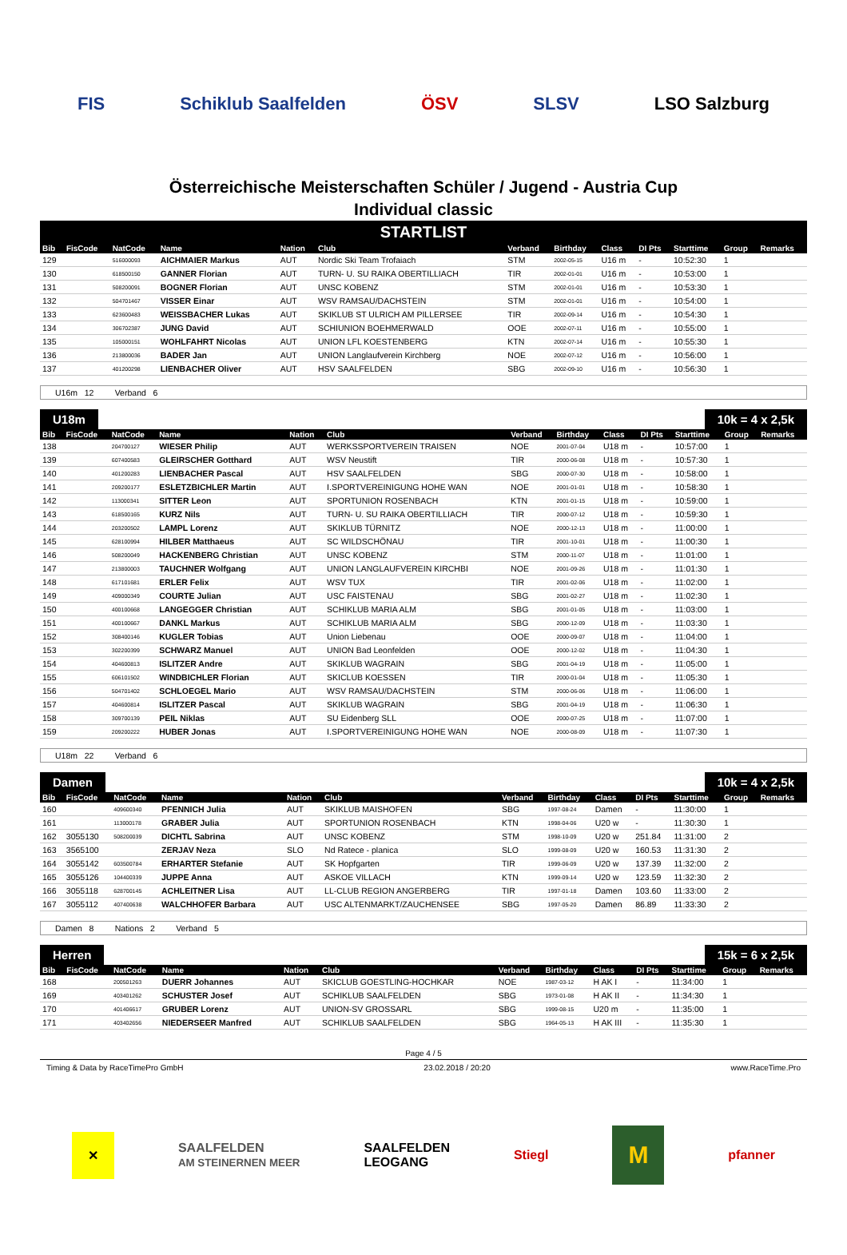FIS Schiklub Saalfelden ÖSV SLSV LSO Salzburg
Österreichische Meisterschaften Schüler / Jugend - Austria Cup
Individual classic
STARTLIST
| Bib | FisCode | NatCode | Name | Nation | Club | Verband | Birthday | Class | DI Pts | Starttime | Group | Remarks |
| --- | --- | --- | --- | --- | --- | --- | --- | --- | --- | --- | --- | --- |
| 129 | | 516000093 | AICHMAIER Markus | AUT | Nordic Ski Team Trofaiach | STM | 2002-05-15 | U16 m | - | 10:52:30 | 1 | |
| 130 | | 618500150 | GANNER Florian | AUT | TURN- U. SU RAIKA OBERTILLIACH | TIR | 2002-01-01 | U16 m | - | 10:53:00 | 1 | |
| 131 | | 508200091 | BOGNER Florian | AUT | UNSC KOBENZ | STM | 2002-01-01 | U16 m | - | 10:53:30 | 1 | |
| 132 | | 504701467 | VISSER Einar | AUT | WSV RAMSAU/DACHSTEIN | STM | 2002-01-01 | U16 m | - | 10:54:00 | 1 | |
| 133 | | 623600483 | WEISSBACHER Lukas | AUT | SKIKLUB ST ULRICH AM PILLERSEE | TIR | 2002-09-14 | U16 m | - | 10:54:30 | 1 | |
| 134 | | 306702387 | JUNG David | AUT | SCHIUNION BOEHMERWALD | OOE | 2002-07-11 | U16 m | - | 10:55:00 | 1 | |
| 135 | | 105000151 | WOHLFAHRT Nicolas | AUT | UNION LFL KOESTENBERG | KTN | 2002-07-14 | U16 m | - | 10:55:30 | 1 | |
| 136 | | 213800036 | BADER Jan | AUT | UNION Langlaufverein Kirchberg | NOE | 2002-07-12 | U16 m | - | 10:56:00 | 1 | |
| 137 | | 401200298 | LIENBACHER Oliver | AUT | HSV SAALFELDEN | SBG | 2002-09-10 | U16 m | - | 10:56:30 | 1 | |
U16m 12 Verband 6
U18m 10k = 4 x 2,5k
| Bib | FisCode | NatCode | Name | Nation | Club | Verband | Birthday | Class | DI Pts | Starttime | Group | Remarks |
| --- | --- | --- | --- | --- | --- | --- | --- | --- | --- | --- | --- | --- |
| 138 | | 204700127 | WIESER Philip | AUT | WERKSSPORTVEREIN TRAISEN | NOE | 2001-07-04 | U18 m | - | 10:57:00 | 1 | |
| 139 | | 607400583 | GLEIRSCHER Gotthard | AUT | WSV Neustift | TIR | 2000-06-08 | U18 m | - | 10:57:30 | 1 | |
| 140 | | 401200283 | LIENBACHER Pascal | AUT | HSV SAALFELDEN | SBG | 2000-07-30 | U18 m | - | 10:58:00 | 1 | |
| 141 | | 209200177 | ESLETZBICHLER Martin | AUT | I.SPORTVEREINIGUNG HOHE WAN | NOE | 2001-01-01 | U18 m | - | 10:58:30 | 1 | |
| 142 | | 113000341 | SITTER Leon | AUT | SPORTUNION ROSENBACH | KTN | 2001-01-15 | U18 m | - | 10:59:00 | 1 | |
| 143 | | 618500165 | KURZ Nils | AUT | TURN- U. SU RAIKA OBERTILLIACH | TIR | 2000-07-12 | U18 m | - | 10:59:30 | 1 | |
| 144 | | 203200502 | LAMPL Lorenz | AUT | SKIKLUB TÜRNITZ | NOE | 2000-12-13 | U18 m | - | 11:00:00 | 1 | |
| 145 | | 628100994 | HILBER Matthaeus | AUT | SC WILDSCHÖNAU | TIR | 2001-10-01 | U18 m | - | 11:00:30 | 1 | |
| 146 | | 508200049 | HACKENBERG Christian | AUT | UNSC KOBENZ | STM | 2000-11-07 | U18 m | - | 11:01:00 | 1 | |
| 147 | | 213800003 | TAUCHNER Wolfgang | AUT | UNION LANGLAUFVEREIN KIRCHBI | NOE | 2001-09-26 | U18 m | - | 11:01:30 | 1 | |
| 148 | | 617101681 | ERLER Felix | AUT | WSV TUX | TIR | 2001-02-06 | U18 m | - | 11:02:00 | 1 | |
| 149 | | 409000349 | COURTE Julian | AUT | USC FAISTENAU | SBG | 2001-02-27 | U18 m | - | 11:02:30 | 1 | |
| 150 | | 400100668 | LANGEGGER Christian | AUT | SCHIKLUB MARIA ALM | SBG | 2001-01-05 | U18 m | - | 11:03:00 | 1 | |
| 151 | | 400100667 | DANKL Markus | AUT | SCHIKLUB MARIA ALM | SBG | 2000-12-09 | U18 m | - | 11:03:30 | 1 | |
| 152 | | 308400146 | KUGLER Tobias | AUT | Union Liebenau | OOE | 2000-09-07 | U18 m | - | 11:04:00 | 1 | |
| 153 | | 302200399 | SCHWARZ Manuel | AUT | UNION Bad Leonfelden | OOE | 2000-12-02 | U18 m | - | 11:04:30 | 1 | |
| 154 | | 404600813 | ISLITZER Andre | AUT | SKIKLUB WAGRAIN | SBG | 2001-04-19 | U18 m | - | 11:05:00 | 1 | |
| 155 | | 606101502 | WINDBICHLER Florian | AUT | SKICLUB KOESSEN | TIR | 2000-01-04 | U18 m | - | 11:05:30 | 1 | |
| 156 | | 504701402 | SCHLOEGEL Mario | AUT | WSV RAMSAU/DACHSTEIN | STM | 2000-06-06 | U18 m | - | 11:06:00 | 1 | |
| 157 | | 404600814 | ISLITZER Pascal | AUT | SKIKLUB WAGRAIN | SBG | 2001-04-19 | U18 m | - | 11:06:30 | 1 | |
| 158 | | 309700139 | PEIL Niklas | AUT | SU Eidenberg SLL | OOE | 2000-07-25 | U18 m | - | 11:07:00 | 1 | |
| 159 | | 209200222 | HUBER Jonas | AUT | I.SPORTVEREINIGUNG HOHE WAN | NOE | 2000-08-09 | U18 m | - | 11:07:30 | 1 | |
U18m 22 Verband 6
Damen 10k = 4 x 2,5k
| Bib | FisCode | NatCode | Name | Nation | Club | Verband | Birthday | Class | DI Pts | Starttime | Group | Remarks |
| --- | --- | --- | --- | --- | --- | --- | --- | --- | --- | --- | --- | --- |
| 160 | | 409600340 | PFENNICH Julia | AUT | SKIKLUB MAISHOFEN | SBG | 1997-08-24 | Damen | - | 11:30:00 | 1 | |
| 161 | | 113000178 | GRABER Julia | AUT | SPORTUNION ROSENBACH | KTN | 1998-04-06 | U20 w | - | 11:30:30 | 1 | |
| 162 | 3055130 | 508200039 | DICHTL Sabrina | AUT | UNSC KOBENZ | STM | 1998-10-09 | U20 w | 251.84 | 11:31:00 | 2 | |
| 163 | 3565100 | | ZERJAV Neza | SLO | Nd Ratece - planica | SLO | 1999-08-09 | U20 w | 160.53 | 11:31:30 | 2 | |
| 164 | 3055142 | 603500784 | ERHARTER Stefanie | AUT | SK Hopfgarten | TIR | 1999-06-09 | U20 w | 137.39 | 11:32:00 | 2 | |
| 165 | 3055126 | 104400339 | JUPPE Anna | AUT | ASKOE VILLACH | KTN | 1999-09-14 | U20 w | 123.59 | 11:32:30 | 2 | |
| 166 | 3055118 | 628700145 | ACHLEITNER Lisa | AUT | LL-CLUB REGION ANGERBERG | TIR | 1997-01-18 | Damen | 103.60 | 11:33:00 | 2 | |
| 167 | 3055112 | 407400638 | WALCHHOFER Barbara | AUT | USC ALTENMARKT/ZAUCHENSEE | SBG | 1997-05-20 | Damen | 86.89 | 11:33:30 | 2 | |
Damen 8 Nations 2 Verband 5
Herren 15k = 6 x 2,5k
| Bib | FisCode | NatCode | Name | Nation | Club | Verband | Birthday | Class | DI Pts | Starttime | Group | Remarks |
| --- | --- | --- | --- | --- | --- | --- | --- | --- | --- | --- | --- | --- |
| 168 | | 200501263 | DUERR Johannes | AUT | SKICLUB GOESTLING-HOCHKAR | NOE | 1987-03-12 | H AK I | - | 11:34:00 | 1 | |
| 169 | | 403401262 | SCHUSTER Josef | AUT | SCHIKLUB SAALFELDEN | SBG | 1973-01-08 | H AK II | - | 11:34:30 | 1 | |
| 170 | | 401406617 | GRUBER Lorenz | AUT | UNION-SV GROSSARL | SBG | 1999-08-15 | U20 m | - | 11:35:00 | 1 | |
| 171 | | 403402656 | NIEDERSEER Manfred | AUT | SCHIKLUB SAALFELDEN | SBG | 1964-05-13 | H AK III | - | 11:35:30 | 1 | |
Page 4 / 5
Timing & Data by RaceTimePro GmbH 23.02.2018 / 20:20 www.RaceTime.Pro
✕ SAALFELDEN
AM STEINERNEN MEER SAALFELDEN
LEOGANG Stiegl M pfanner